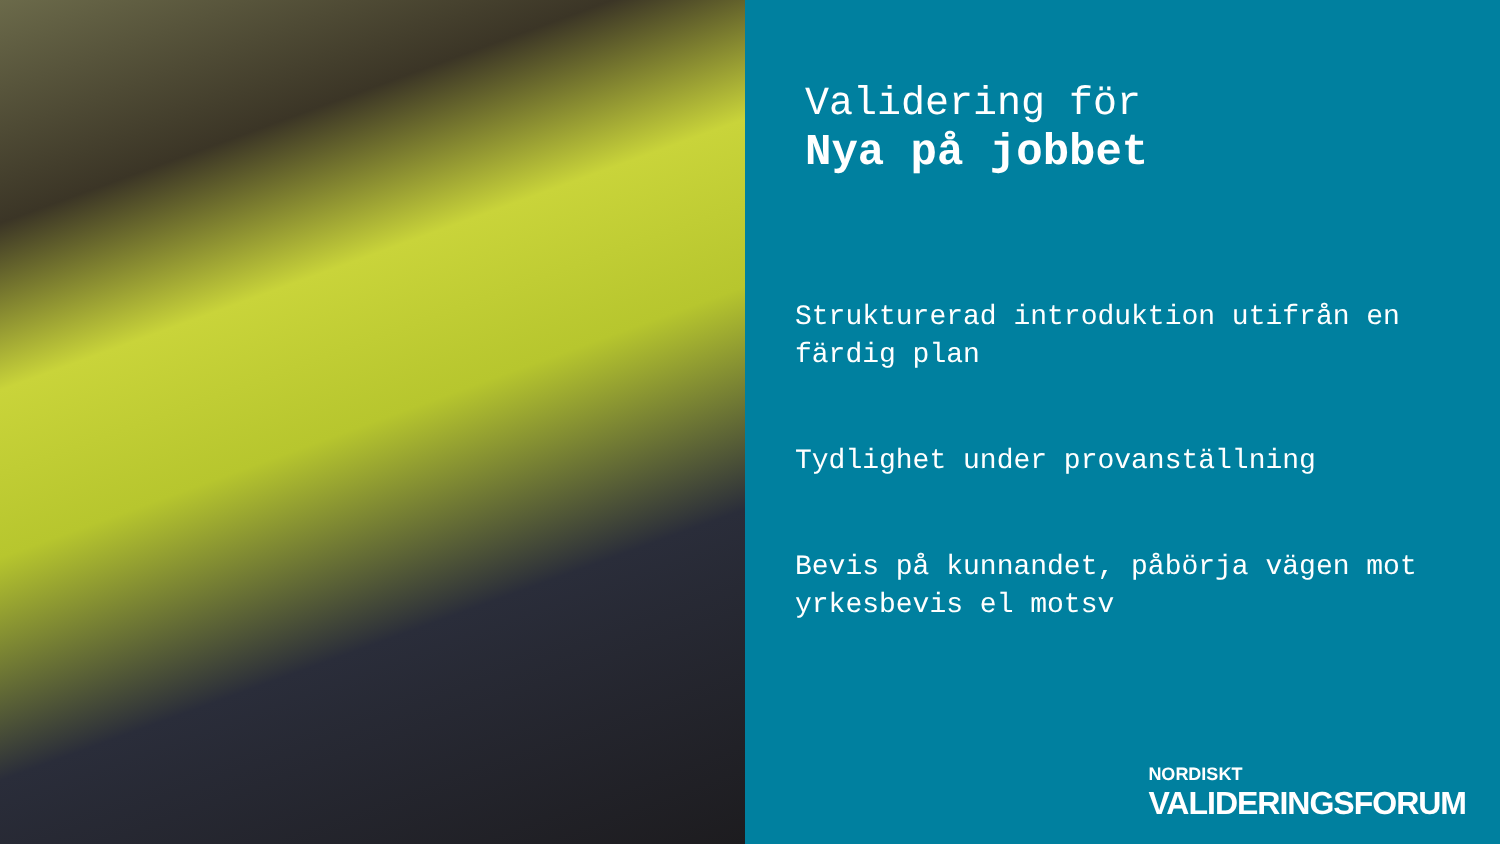Validering för
Nya på jobbet
Strukturerad introduktion utifrån en färdig plan
Tydlighet under provanställning
Bevis på kunnandet, påbörja vägen mot yrkesbevis el motsv
NORDISKT
VALIDERINGSFORUM